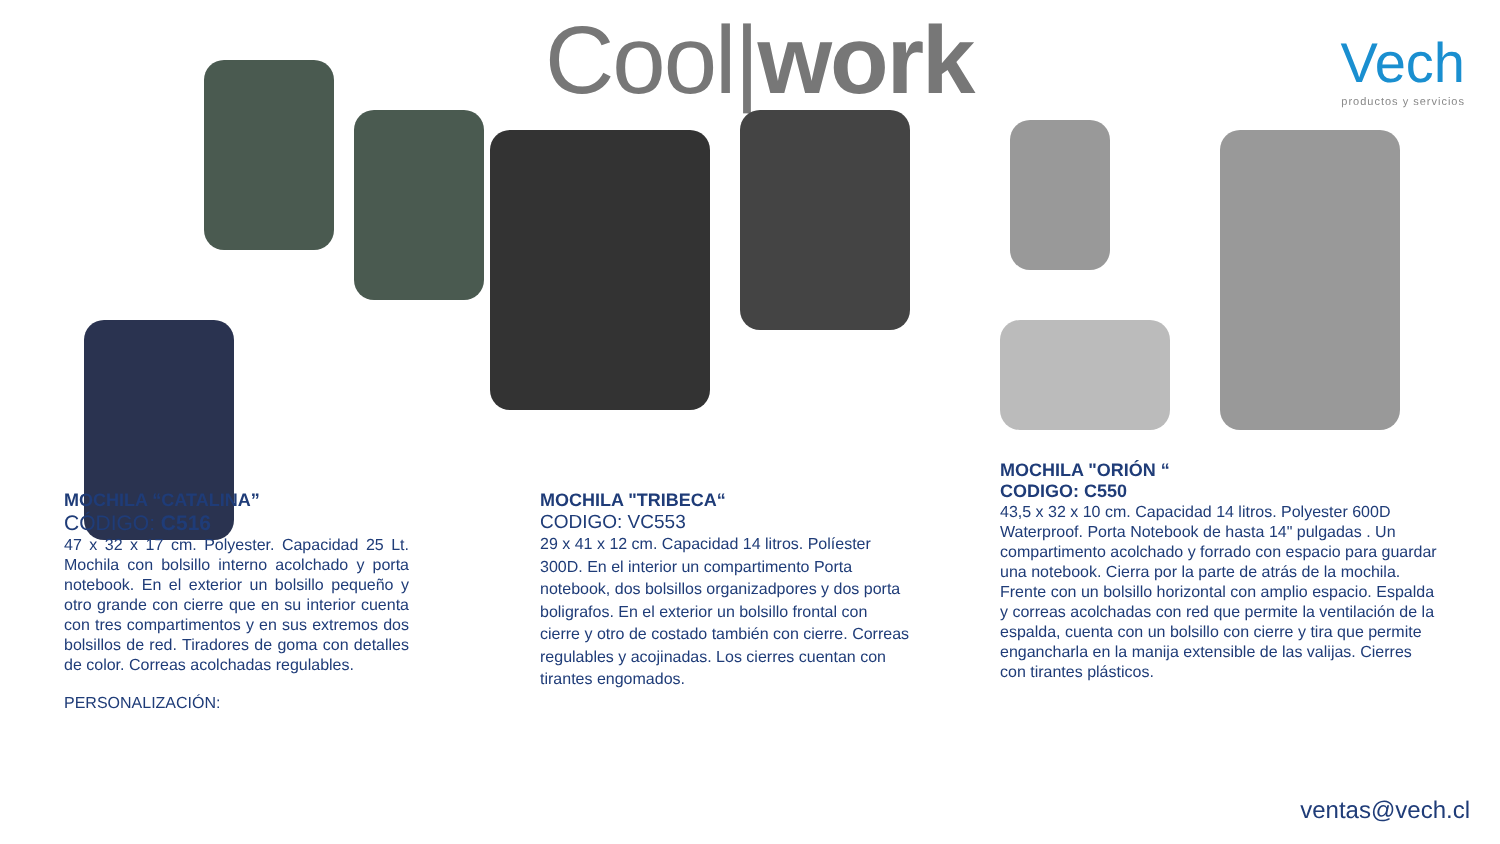Cool|work
Vech
productos y servicios
MOCHILA “CATALINA”
CÓDIGO: C516
47 x 32 x 17 cm. Polyester. Capacidad 25 Lt. Mochila con bolsillo interno acolchado y porta notebook. En el exterior un bolsillo pequeño y otro grande con cierre que en su interior cuenta con tres compartimentos y en sus extremos dos bolsillos de red. Tiradores de goma con detalles de color. Correas acolchadas regulables.
PERSONALIZACIÓN:
MOCHILA "TRIBECA“
CODIGO: VC553
29 x 41 x 12 cm. Capacidad 14 litros. Políester 300D. En el interior un compartimento Porta notebook, dos bolsillos organizadpores y dos porta boligrafos. En el exterior un bolsillo frontal con cierre y otro de costado también con cierre. Correas regulables y acojinadas. Los cierres cuentan con tirantes engomados.
MOCHILA "ORIÓN “
CODIGO: C550
43,5 x 32 x 10 cm. Capacidad 14 litros. Polyester 600D Waterproof. Porta Notebook de hasta 14" pulgadas . Un compartimento acolchado y forrado con espacio para guardar una notebook. Cierra por la parte de atrás de la mochila. Frente con un bolsillo horizontal con amplio espacio. Espalda y correas acolchadas con red que permite la ventilación de la espalda, cuenta con un bolsillo con cierre y tira que permite engancharla en la manija extensible de las valijas. Cierres con tirantes plásticos.
ventas@vech.cl